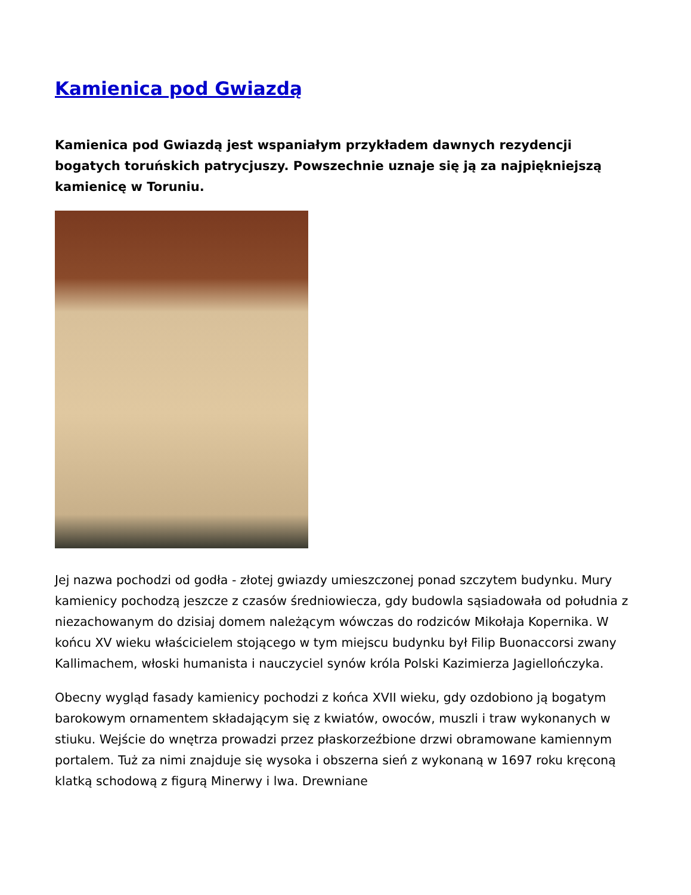Kamienica pod Gwiazdą
Kamienica pod Gwiazdą jest wspaniałym przykładem dawnych rezydencji bogatych toruńskich patrycjuszy. Powszechnie uznaje się ją za najpiękniejszą kamienicę w Toruniu.
Jej nazwa pochodzi od godła - złotej gwiazdy umieszczonej ponad szczytem budynku. Mury kamienicy pochodzą jeszcze z czasów średniowiecza, gdy budowla sąsiadowała od południa z niezachowanym do dzisiaj domem należącym wówczas do rodziców Mikołaja Kopernika. W końcu XV wieku właścicielem stojącego w tym miejscu budynku był Filip Buonaccorsi zwany Kallimachem, włoski humanista i nauczyciel synów króla Polski Kazimierza Jagiellończyka.
Obecny wygląd fasady kamienicy pochodzi z końca XVII wieku, gdy ozdobiono ją bogatym barokowym ornamentem składającym się z kwiatów, owoców, muszli i traw wykonanych w stiuku. Wejście do wnętrza prowadzi przez płaskorzeźbione drzwi obramowane kamiennym portalem. Tuż za nimi znajduje się wysoka i obszerna sień z wykonaną w 1697 roku kręconą klatką schodową z figurą Minerwy i lwa. Drewniane